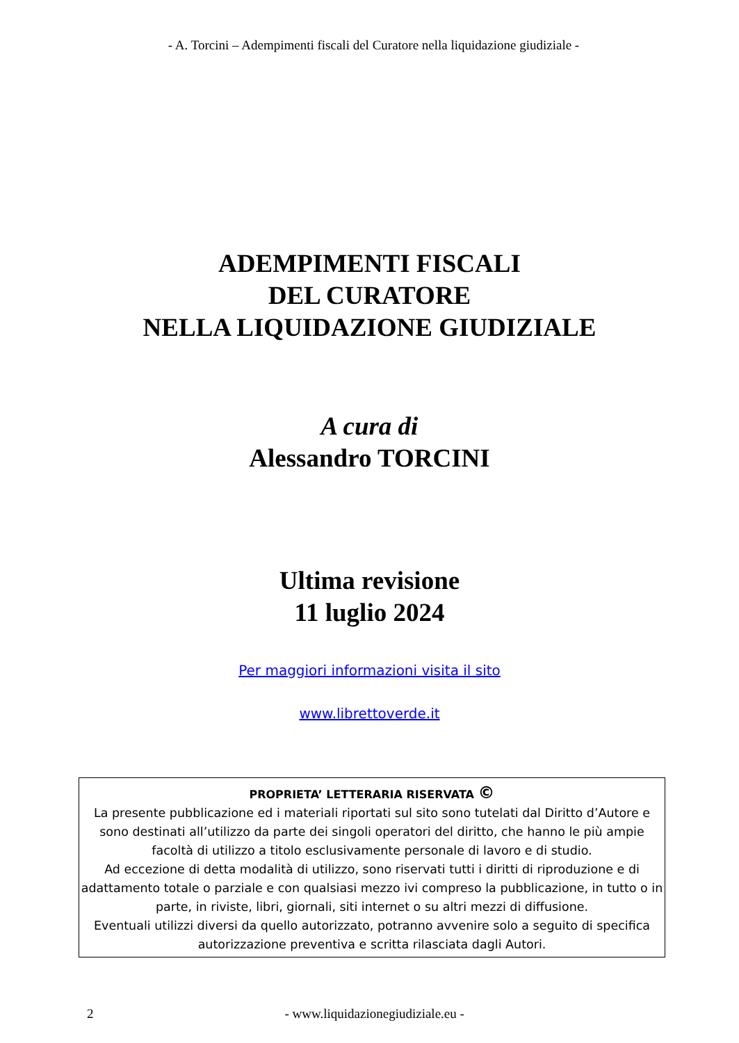- A. Torcini – Adempimenti fiscali del Curatore nella liquidazione giudiziale -
ADEMPIMENTI FISCALI
DEL CURATORE
NELLA LIQUIDAZIONE GIUDIZIALE
A cura di
Alessandro TORCINI
Ultima revisione
11 luglio 2024
Per maggiori informazioni visita il sito
www.librettoverde.it
PROPRIETA’ LETTERARIA RISERVATA ©
La presente pubblicazione ed i materiali riportati sul sito sono tutelati dal Diritto d’Autore e sono destinati all’utilizzo da parte dei singoli operatori del diritto, che hanno le più ampie facoltà di utilizzo a titolo esclusivamente personale di lavoro e di studio.
Ad eccezione di detta modalità di utilizzo, sono riservati tutti i diritti di riproduzione e di adattamento totale o parziale e con qualsiasi mezzo ivi compreso la pubblicazione, in tutto o in parte, in riviste, libri, giornali, siti internet o su altri mezzi di diffusione.
Eventuali utilizzi diversi da quello autorizzato, potranno avvenire solo a seguito di specifica autorizzazione preventiva e scritta rilasciata dagli Autori.
2 - www.liquidazionegiudiziale.eu -